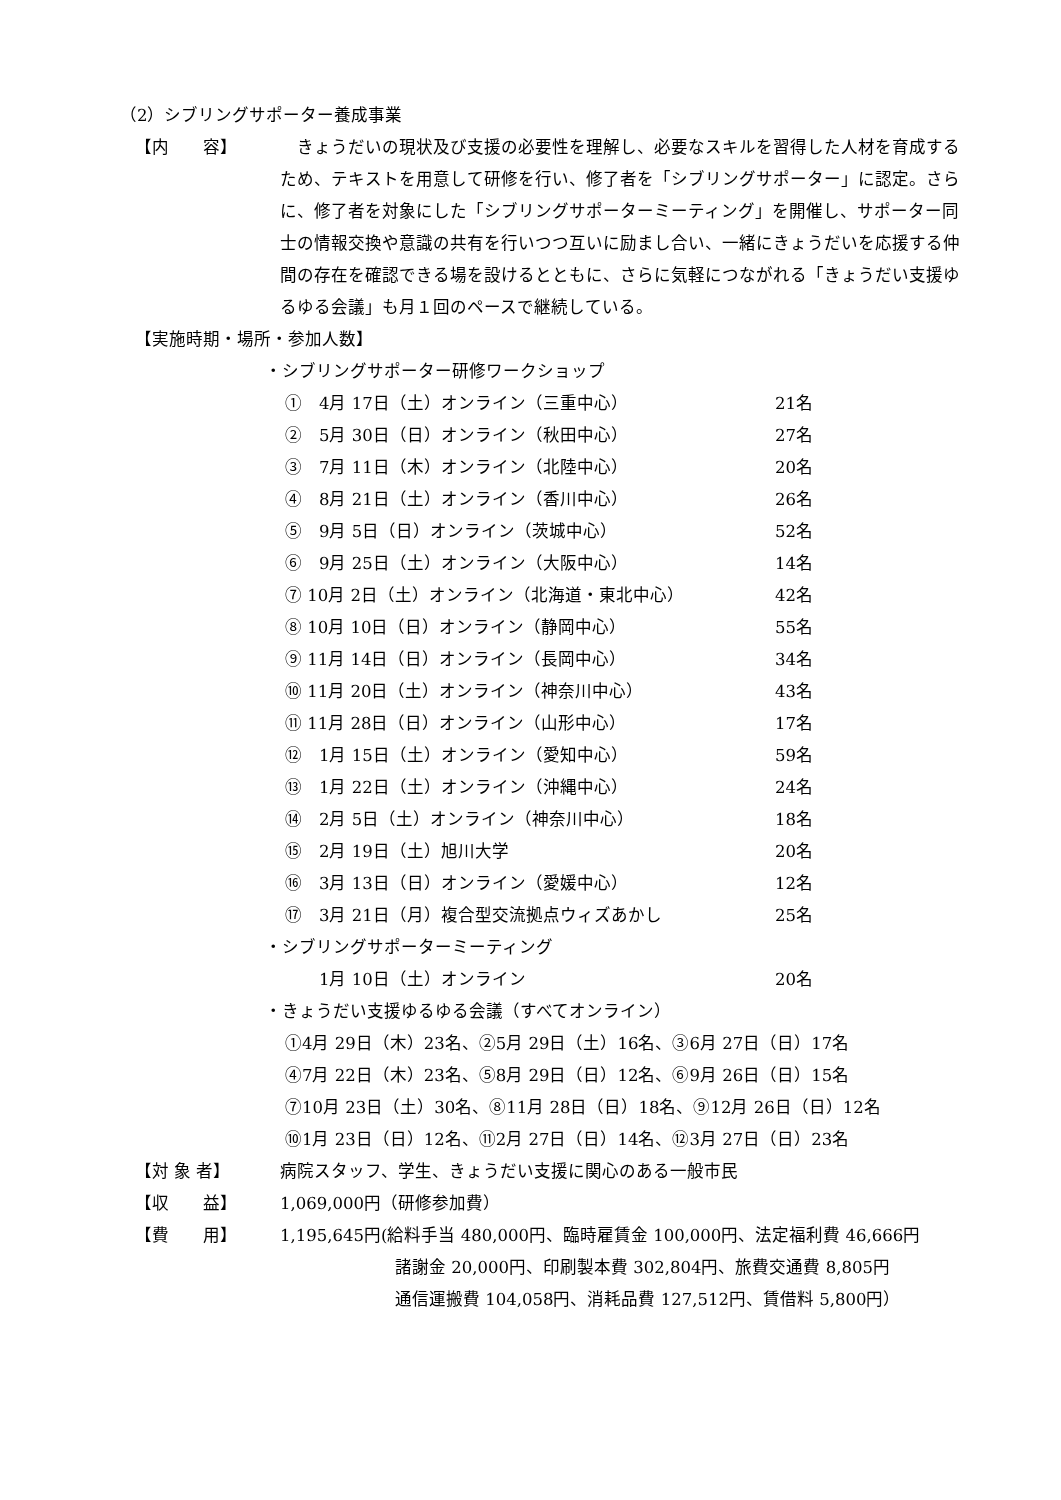（2）シブリングサポーター養成事業
【内　　容】 　きょうだいの現状及び支援の必要性を理解し、必要なスキルを習得した人材を育成するため、テキストを用意して研修を行い、修了者を「シブリングサポーター」に認定。さらに、修了者を対象にした「シブリングサポーターミーティング」を開催し、サポーター同士の情報交換や意識の共有を行いつつ互いに励まし合い、一緒にきょうだいを応援する仲間の存在を確認できる場を設けるとともに、さらに気軽につながれる「きょうだい支援ゆるゆる会議」も月１回のペースで継続している。
【実施時期・場所・参加人数】
・シブリングサポーター研修ワークショップ
①　4月 17日（土）オンライン（三重中心） 21名
②　5月 30日（日）オンライン（秋田中心） 27名
③　7月 11日（木）オンライン（北陸中心） 20名
④　8月 21日（土）オンライン（香川中心） 26名
⑤　9月 5日（日）オンライン（茨城中心） 52名
⑥　9月 25日（土）オンライン（大阪中心） 14名
⑦ 10月 2日（土）オンライン（北海道・東北中心） 42名
⑧ 10月 10日（日）オンライン（静岡中心） 55名
⑨ 11月 14日（日）オンライン（長岡中心） 34名
⑩ 11月 20日（土）オンライン（神奈川中心） 43名
⑪ 11月 28日（日）オンライン（山形中心） 17名
⑫　1月 15日（土）オンライン（愛知中心） 59名
⑬　1月 22日（土）オンライン（沖縄中心） 24名
⑭　2月 5日（土）オンライン（神奈川中心） 18名
⑮　2月 19日（土）旭川大学 20名
⑯　3月 13日（日）オンライン（愛媛中心） 12名
⑰　3月 21日（月）複合型交流拠点ウィズあかし 25名
・シブリングサポーターミーティング
　　1月 10日（土）オンライン 20名
・きょうだい支援ゆるゆる会議（すべてオンライン）
①4月 29日（木）23名、②5月 29日（土）16名、③6月 27日（日）17名
④7月 22日（木）23名、⑤8月 29日（日）12名、⑥9月 26日（日）15名
⑦10月 23日（土）30名、⑧11月 28日（日）18名、⑨12月 26日（日）12名
⑩1月 23日（日）12名、⑪2月 27日（日）14名、⑫3月 27日（日）23名
【対 象 者】 病院スタッフ、学生、きょうだい支援に関心のある一般市民
【収　　益】 1,069,000円（研修参加費）
【費　　用】 1,195,645円(給料手当 480,000円、臨時雇賃金 100,000円、法定福利費 46,666円
諸謝金 20,000円、印刷製本費 302,804円、旅費交通費 8,805円
通信運搬費 104,058円、消耗品費 127,512円、賃借料 5,800円）